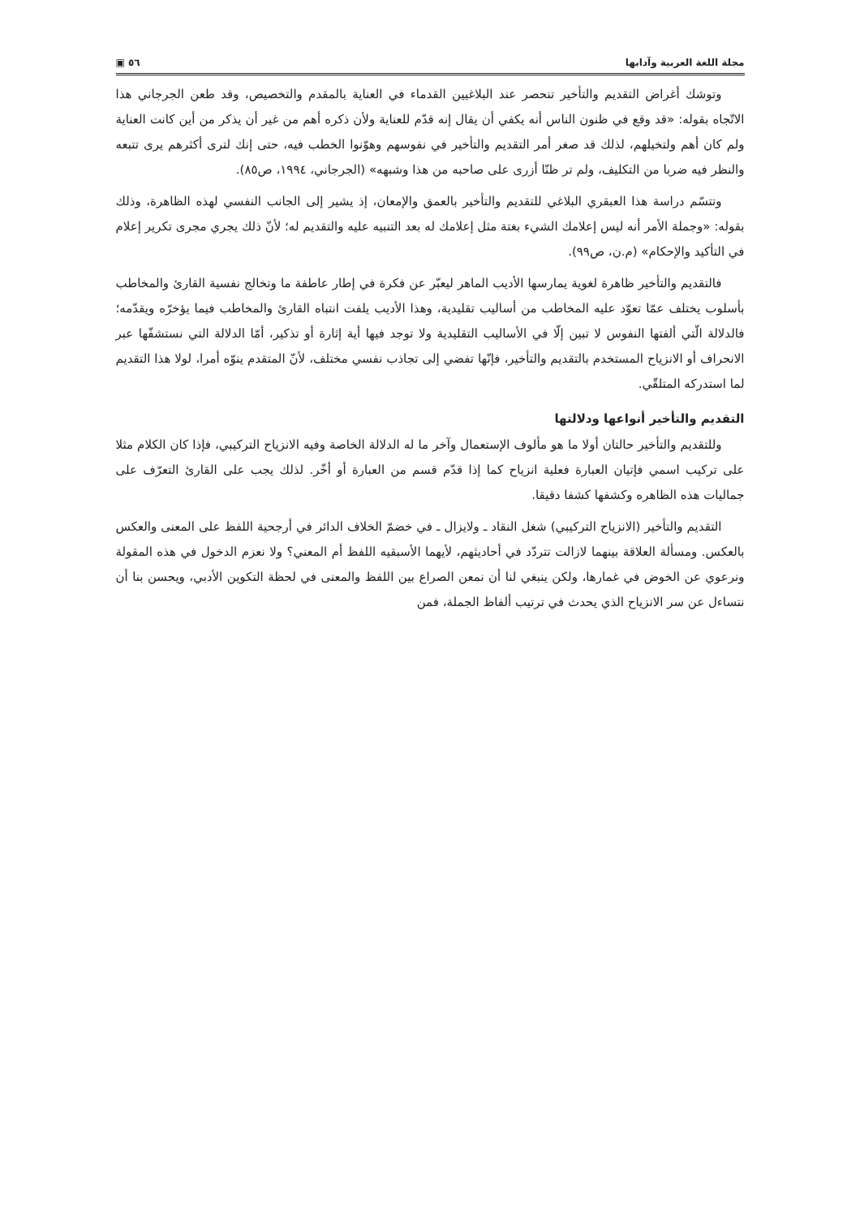مجلة اللغة العربية وآدابها ٥٦ ▣
وتوشك أغراض التقديم والتأخير تنحصر عند البلاغيين القدماء في العناية بالمقدم والتخصيص، وقد طعن الجرجاني هذا الاتّجاه بقوله: «قد وقع في ظنون الناس أنه يكفي أن يقال إنه قدّم للعناية ولأن ذكره أهم من غير أن يذكر من أين كانت العناية ولم كان أهم ولتخيلهم، لذلك قد صغر أمر التقديم والتأخير في نفوسهم وهوّنوا الخطب فيه، حتى إنك لترى أكثرهم يرى تتبعه والنظر فيه ضربا من التكليف، ولم تر ظنّا أزرى على صاحبه من هذا وشبهه» (الجرجاني، ١٩٩٤، ص٨٥).
وتتسّم دراسة هذا العبقري البلاغي للتقديم والتأخير بالعمق والإمعان، إذ يشير إلى الجانب النفسي لهذه الظاهرة، وذلك بقوله: «وجملة الأمر أنه ليس إعلامك الشيء بغتة مثل إعلامك له بعد التنبيه عليه والتقديم له؛ لأنّ ذلك يجري مجرى تكرير إعلام في التأكيد والإحكام» (م.ن، ص٩٩).
فالتقديم والتأخير ظاهرة لغوية يمارسها الأديب الماهر ليعبّر عن فكرة في إطار عاطفة ما وتخالج نفسية القارئ والمخاطب بأسلوب يختلف عمّا تعوّد عليه المخاطب من أساليب تقليدية، وهذا الأديب يلفت انتباه القارئ والمخاطب فيما يؤخرّه ويقدّمه؛ فالدلالة الّتي ألفتها النفوس لا تبين إلّا في الأساليب التقليدية ولا توجد فيها أية إثارة أو تذكير، أمّا الدلالة التي نستشفّها عبر الانحراف أو الانزياح المستخدم بالتقديم والتأخير، فإنّها تفضي إلى تجاذب نفسي مختلف، لأنّ المتقدم ينوّه أمرا، لولا هذا التقديم لما استدركه المتلقّي.
التقديم والتأخير أنواعها ودلالتها
وللتقديم والتأخير حالتان أولا ما هو مألوف الإستعمال وآخر ما له الدلالة الخاصة وفيه الانزياح التركيبي، فإذا كان الكلام مثلا على تركيب اسمي فإتيان العبارة فعلية انزياح كما إذا قدّم قسم من العبارة أو أخّر. لذلك يجب على القارئ التعرّف على جماليات هذه الظاهره وكشفها كشفا دقيقا.
التقديم والتأخير (الانزياح التركيبي) شغل النقاد ـ ولايزال ـ في خضمّ الخلاف الدائر في أرجحية اللفظ على المعنى والعكس بالعكس. ومسألة العلاقة بينهما لازالت تتردّد في أحاديثهم، لأيهما الأسبقيه اللفظ أم المعني؟ ولا نعزم الدخول في هذه المقولة ونرعوي عن الخوض في غمارها، ولكن ينبغي لنا أن نمعن الصراع بين اللفظ والمعنى في لحظة التكوين الأدبي، ويحسن بنا أن نتساءل عن سر الانزياح الذي يحدث في ترتيب ألفاظ الجملة، فمن